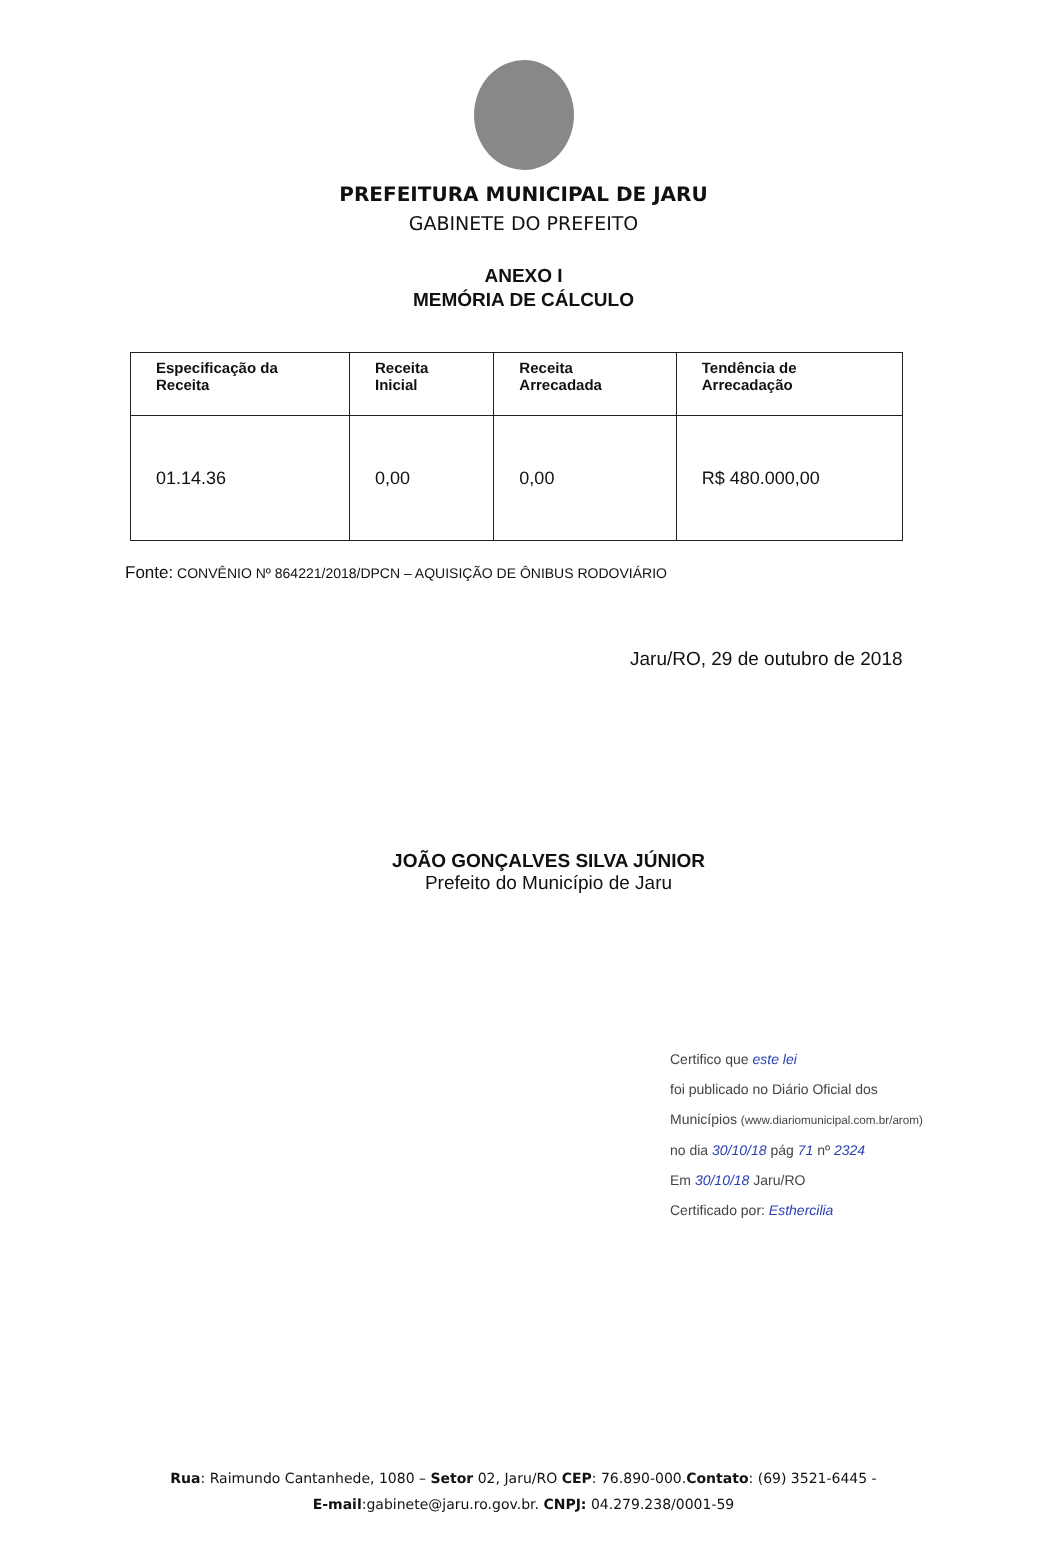PREFEITURA MUNICIPAL DE JARU
GABINETE DO PREFEITO
ANEXO I
MEMÓRIA DE CÁLCULO
| Especificação da Receita | Receita Inicial | Receita Arrecadada | Tendência de Arrecadação |
| --- | --- | --- | --- |
| 01.14.36 | 0,00 | 0,00 | R$ 480.000,00 |
Fonte: CONVÊNIO Nº 864221/2018/DPCN – AQUISIÇÃO DE ÔNIBUS RODOVIÁRIO
Jaru/RO, 29 de outubro de 2018
JOÃO GONÇALVES SILVA JÚNIOR
Prefeito do Município de Jaru
Certifico que este lei
foi publicado no Diário Oficial dos Municípios (www.diariomunicipal.com.br/arom)
no dia 30/10/18 pág 71 nº 2324
Em 30/10/18 Jaru/RO
Certificado por: Esthercilia
Rua: Raimundo Cantanhede, 1080 – Setor 02, Jaru/RO CEP: 76.890-000.Contato: (69) 3521-6445 -
E-mail:gabinete@jaru.ro.gov.br. CNPJ: 04.279.238/0001-59